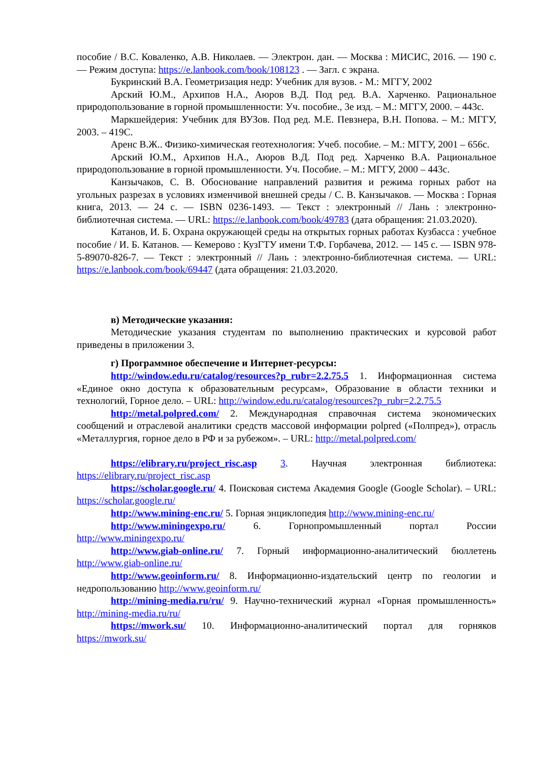пособие / В.С. Коваленко, А.В. Николаев. — Электрон. дан. — Москва : МИСИС, 2016. — 190 с. — Режим доступа: https://e.lanbook.com/book/108123 . — Загл. с экрана.
Букринский В.А. Геометризация недр: Учебник для вузов. - М.: МГГУ, 2002
Арский Ю.М., Архипов Н.А., Аюров В.Д. Под ред. В.А. Харченко. Рациональное природопользование в горной промышленности: Уч. пособие., 3е изд. – М.: МГГУ, 2000. – 443с.
Маркшейдерия: Учебник для ВУЗов. Под ред. М.Е. Певзнера, В.Н. Попова. – М.: МГГУ, 2003. – 419С.
Аренс В.Ж.. Физико-химическая геотехнология: Учеб. пособие. – М.: МГГУ, 2001 – 656с.
Арский Ю.М., Архипов Н.А., Аюров В.Д. Под ред. Харченко В.А. Рациональное природопользование в горной промышленности. Уч. Пособие. – М.: МГГУ, 2000 – 443с.
Канзычаков, С. В. Обоснование направлений развития и режима горных работ на угольных разрезах в условиях изменчивой внешней среды / С. В. Канзычаков. — Москва : Горная книга, 2013. — 24 с. — ISBN 0236-1493. — Текст : электронный // Лань : электронно-библиотечная система. — URL: https://e.lanbook.com/book/49783 (дата обращения: 21.03.2020).
Катанов, И. Б. Охрана окружающей среды на открытых горных работах Кузбасса : учебное пособие / И. Б. Катанов. — Кемерово : КузГТУ имени Т.Ф. Горбачева, 2012. — 145 с. — ISBN 978-5-89070-826-7. — Текст : электронный // Лань : электронно-библиотечная система. — URL: https://e.lanbook.com/book/69447 (дата обращения: 21.03.2020.
в) Методические указания:
Методические указания студентам по выполнению практических и курсовой работ приведены в приложении 3.
г) Программное обеспечение и Интернет-ресурсы:
http://window.edu.ru/catalog/resources?p_rubr=2.2.75.5 1. Информационная система «Единое окно доступа к образовательным ресурсам», Образование в области техники и технологий, Горное дело. – URL: http://window.edu.ru/catalog/resources?p_rubr=2.2.75.5
http://metal.polpred.com/ 2. Международная справочная система экономических сообщений и отраслевой аналитики средств массовой информации polpred («Полпред»), отрасль «Металлургия, горное дело в РФ и за рубежом». – URL: http://metal.polpred.com/
https://elibrary.ru/project_risc.asp 3. Научная электронная библиотека: https://elibrary.ru/project_risc.asp
https://scholar.google.ru/ 4. Поисковая система Академия Google (Google Scholar). – URL: https://scholar.google.ru/
http://www.mining-enc.ru/ 5. Горная энциклопедия http://www.mining-enc.ru/
http://www.miningexpo.ru/ 6. Горнопромышленный портал России http://www.miningexpo.ru/
http://www.giab-online.ru/ 7. Горный информационно-аналитический бюллетень http://www.giab-online.ru/
http://www.geoinform.ru/ 8. Информационно-издательский центр по геологии и недропользованию http://www.geoinform.ru/
http://mining-media.ru/ru/ 9. Научно-технический журнал «Горная промышленность» http://mining-media.ru/ru/
https://mwork.su/ 10. Информационно-аналитический портал для горняков https://mwork.su/